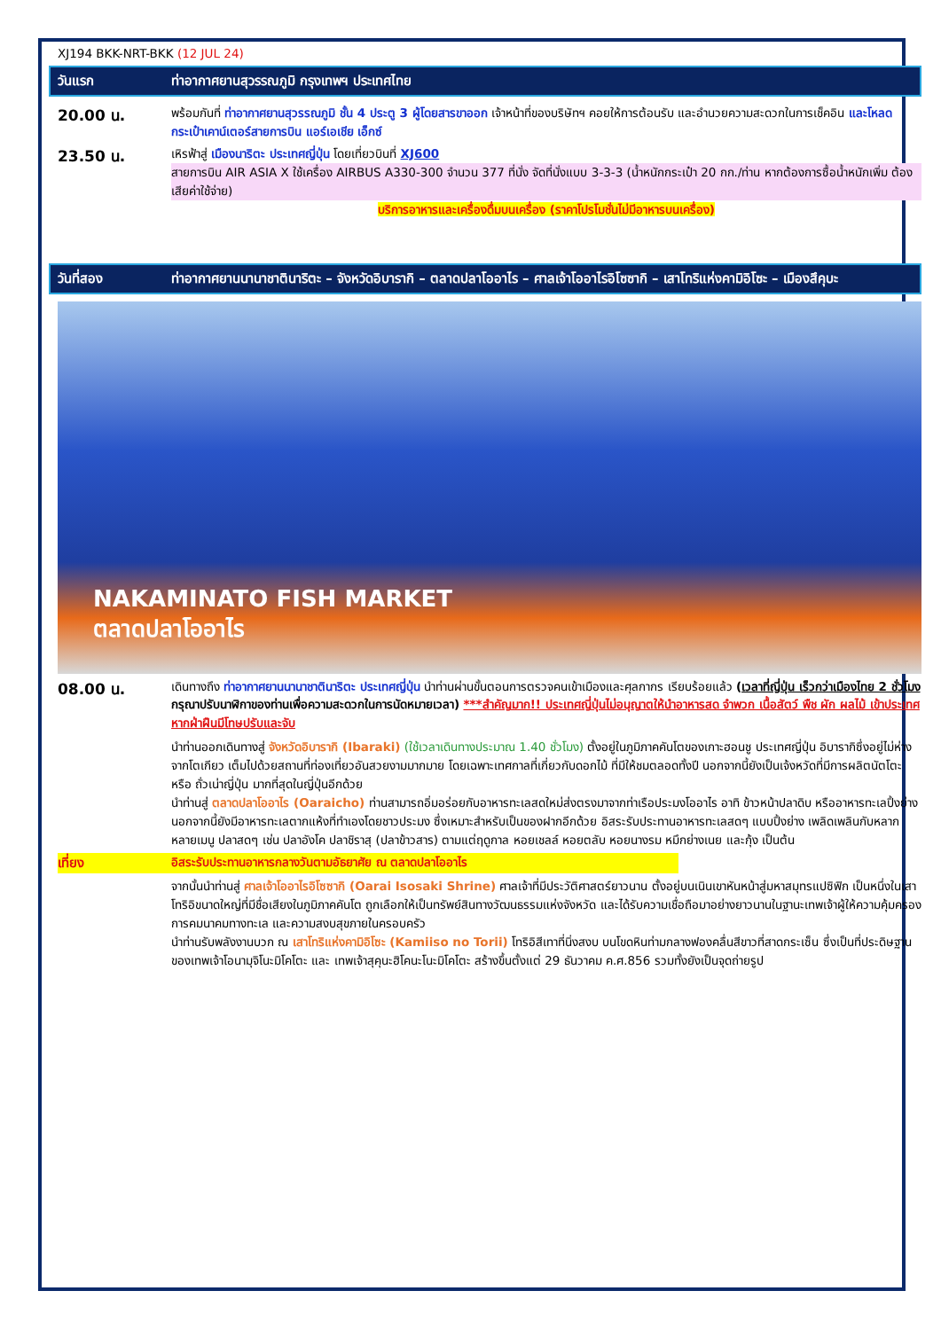XJ194 BKK-NRT-BKK (12 JUL 24)
วันแรก ท่าอากาศยานสุวรรณภูมิ กรุงเทพฯ ประเทศไทย
20.00 น.
พร้อมกันที่ ท่าอากาศยานสุวรรณภูมิ ชั้น 4 ประตู 3 ผู้โดยสารขาออก เจ้าหน้าที่ของบริษัทฯ คอยให้การต้อนรับ และอำนวยความสะดวกในการเช็คอิน และโหลดกระเป๋าเคาน์เตอร์สายการบิน แอร์เอเชีย เอ็กซ์
23.50 น.
เหิรฟ้าสู่ เมืองนาริตะ ประเทศญี่ปุ่น โดยเที่ยวบินที่ XJ600
สายการบิน AIR ASIA X ใช้เครื่อง AIRBUS A330-300 จำนวน 377 ที่นั่ง จัดที่นั่งแบบ 3-3-3 (น้ำหนักกระเป๋า 20 กก./ท่าน หากต้องการซื้อน้ำหนักเพิ่ม ต้องเสียค่าใช้จ่าย)
บริการอาหารและเครื่องดื่มบนเครื่อง (ราคาโปรโมชั่นไม่มีอาหารบนเครื่อง)
วันที่สอง ท่าอากาศยานนานาชาตินาริตะ – จังหวัดอิบารากิ – ตลาดปลาโออาไร – ศาลเจ้าโออาไรอิโซซากิ – เสาโทริแห่งคามิอิโซะ – เมืองสึคุบะ
NAKAMINATO FISH MARKET
ตลาดปลาโออาไร
08.00 น.
เดินทางถึง ท่าอากาศยานนานาชาตินาริตะ ประเทศญี่ปุ่น นำท่านผ่านขั้นตอนการตรวจคนเข้าเมืองและศุลกากร เรียบร้อยแล้ว (เวลาที่ญี่ปุ่น เร็วกว่าเมืองไทย 2 ชั่วโมง กรุณาปรับนาฬิกาของท่านเพื่อความสะดวกในการนัดหมายเวลา) ***สำคัญมาก!! ประเทศญี่ปุ่นไม่อนุญาตให้นำอาหารสด จำพวก เนื้อสัตว์ พืช ผัก ผลไม้ เข้าประเทศ หากฝ่าฝืนมีโทษปรับและจับ
นำท่านออกเดินทางสู่ จังหวัดอิบารากิ (Ibaraki) (ใช้เวลาเดินทางประมาณ 1.40 ชั่วโมง) ตั้งอยู่ในภูมิภาคคันโตของเกาะฮอนชู ประเทศญี่ปุ่น อิบารากิซึ่งอยู่ไม่ห่างจากโตเกียว เต็มไปด้วยสถานที่ท่องเที่ยวอันสวยงามมากมาย โดยเฉพาะเทศกาลที่เกี่ยวกับดอกไม้ ที่มีให้ชมตลอดทั้งปี นอกจากนี้ยังเป็นเจ้งหวัดที่มีการผลิตนัตโตะ หรือ ถั่วเน่าญี่ปุ่น มากที่สุดในญี่ปุ่นอีกด้วย
นำท่านสู่ ตลาดปลาโออาไร (Oaraicho) ท่านสามารถอิ่มอร่อยกับอาหารทะเลสดใหม่ส่งตรงมาจากท่าเรือประมงโออาไร อาทิ ข้าวหน้าปลาดิบ หรืออาหารทะเลปิ้งย่าง นอกจากนี้ยังมีอาหารทะเลตากแห้งที่ทำเองโดยชาวประมง ซึ่งเหมาะสำหรับเป็นของฝากอีกด้วย อิสระรับประทานอาหารทะเลสดๆ แบบปิ้งย่าง เพลิดเพลินกับหลากหลายเมนู ปลาสดๆ เช่น ปลาอังโค ปลาชิราสุ (ปลาข้าวสาร) ตามแต่ฤดูกาล หอยเชลล์ หอยตลับ หอยนางรม หมึกย่างเนย และกุ้ง เป็นต้น
เที่ยง อิสระรับประทานอาหารกลางวันตามอัธยาศัย ณ ตลาดปลาโออาไร
จากนั้นนำท่านสู่ ศาลเจ้าโออาไรอิโซซากิ (Oarai Isosaki Shrine) ศาลเจ้าที่มีประวัติศาสตร์ยาวนาน ตั้งอยู่บนเนินเขาหันหน้าสู่มหาสมุทรแปซิฟิก เป็นหนึ่งในเสาโทริอิขนาดใหญ่ที่มีชื่อเสียงในภูมิภาคคันโต ถูกเลือกให้เป็นทรัพย์สินทางวัฒนธรรมแห่งจังหวัด และได้รับความเชื่อถือมาอย่างยาวนานในฐานะเทพเจ้าผู้ให้ความคุ้มครองการคมนาคมทางทะเล และความสงบสุขภายในครอบครัว
นำท่านรับพลังงานบวก ณ เสาโทริแห่งคามิอิโซะ (Kamiiso no Torii) โทริอิสีเทาที่นิ่งสงบ บนโขดหินท่ามกลางฟองคลื่นสีขาวที่สาดกระเซ็น ซึ่งเป็นที่ประดิษฐานของเทพเจ้าโอนามุจิโนะมิโคโตะ และ เทพเจ้าสุคุนะฮิโคนะโนะมิโคโตะ สร้างขึ้นตั้งแต่ 29 ธันวาคม ค.ศ.856 รวมทั้งยังเป็นจุดถ่ายรูป